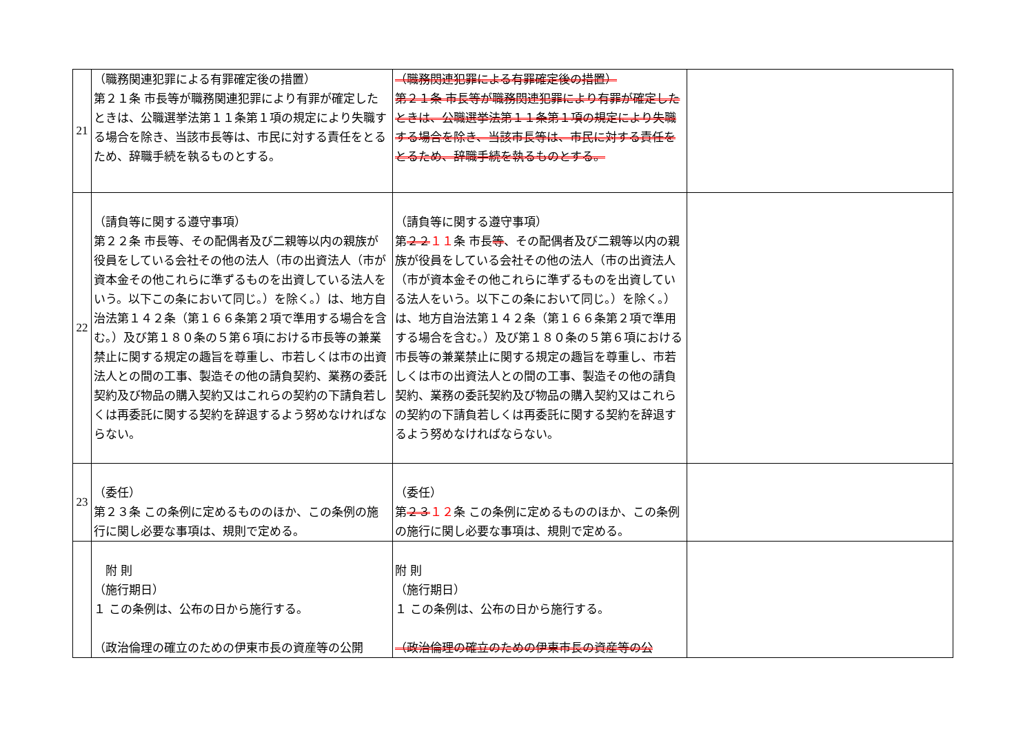| 21 | （職務関連犯罪による有罪確定後の措置） 第２１条 市長等が職務関連犯罪により有罪が確定したときは、公職選挙法第１１条第１項の規定により失職する場合を除き、当該市長等は、市民に対する責任をとるため、辞職手続を執るものとする。 | （職務関連犯罪による有罪確定後の措置） 第２１条 市長等が職務関連犯罪により有罪が確定したときは、公職選挙法第１１条第１項の規定により失職する場合を除き、当該市長等は、市民に対する責任をとるため、辞職手続を執るものとする。 | |
| 22 | （請負等に関する遵守事項） 第２２条 市長等、その配偶者及び二親等以内の親族が役員をしている会社その他の法人（市の出資法人（市が資本金その他これらに準ずるものを出資している法人をいう。以下この条において同じ。）を除く。）は、地方自治法第１４２条（第１６６条第２項で準用する場合を含む。）及び第１８０条の５第６項における市長等の兼業禁止に関する規定の趣旨を尊重し、市若しくは市の出資法人との間の工事、製造その他の請負契約、業務の委託契約及び物品の購入契約又はこれらの契約の下請負若しくは再委託に関する契約を辞退するよう努めなければならない。 | （請負等に関する遵守事項） 第 ２２ １１ 条 市長 等 、その配偶者及び二親等以内の親族が役員をしている会社その他の法人（市の出資法人（市が資本金その他これらに準ずるものを出資している法人をいう。以下この条において同じ。）を除く。）は、地方自治法第１４２条（第１６６条第２項で準用する場合を含む。）及び第１８０条の５第６項における市長等の兼業禁止に関する規定の趣旨を尊重し、市若しくは市の出資法人との間の工事、製造その他の請負契約、業務の委託契約及び物品の購入契約又はこれらの契約の下請負若しくは再委託に関する契約を辞退するよう努めなければならない。 | |
| 23 | （委任） 第２３条 この条例に定めるもののほか、この条例の施行に関し必要な事項は、規則で定める。 | （委任） 第 ２３ １２ 条 この条例に定めるもののほか、この条例の施行に関し必要な事項は、規則で定める。 | |
| | 附 則 （施行期日） １ この条例は、公布の日から施行する。 （政治倫理の確立のための伊東市長の資産等の公開 | 附 則 （施行期日） １ この条例は、公布の日から施行する。 （政治倫理の確立のための伊東市長の資産等の公 | |